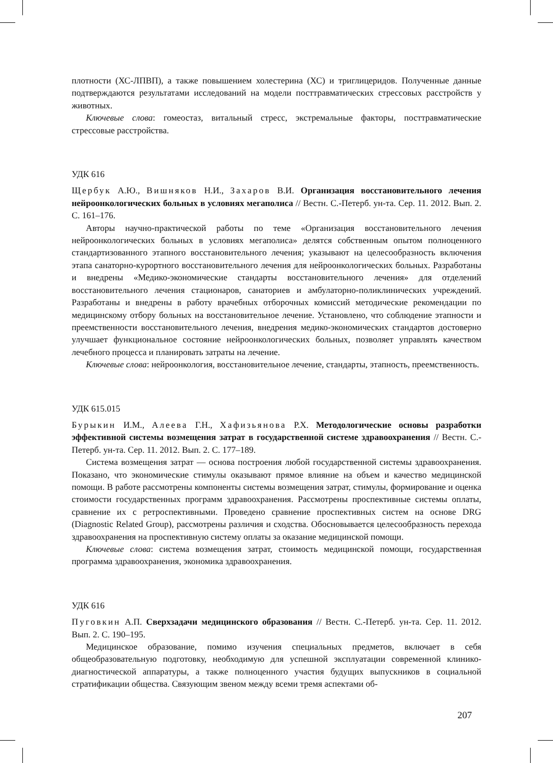плотности (ХС-ЛПВП), а также повышением холестерина (ХС) и триглицеридов. Полученные данные подтверждаются результатами исследований на модели посттравматических стрессовых расстройств у животных.
Ключевые слова: гомеостаз, витальный стресс, экстремальные факторы, посттравматические стрессовые расстройства.
УДК 616
Щербук А.Ю., Вишняков Н.И., Захаров В.И. Организация восстановительного лечения нейроонкологических больных в условиях мегаполиса // Вестн. С.-Петерб. ун-та. Сер. 11. 2012. Вып. 2. С. 161–176.
Авторы научно-практической работы по теме «Организация восстановительного лечения нейроонкологических больных в условиях мегаполиса» делятся собственным опытом полноценного стандартизованного этапного восстановительного лечения; указывают на целесообразность включения этапа санаторно-курортного восстановительного лечения для нейроонкологических больных. Разработаны и внедрены «Медико-экономические стандарты восстановительного лечения» для отделений восстановительного лечения стационаров, санаториев и амбулаторно-поликлинических учреждений. Разработаны и внедрены в работу врачебных отборочных комиссий методические рекомендации по медицинскому отбору больных на восстановительное лечение. Установлено, что соблюдение этапности и преемственности восстановительного лечения, внедрения медико-экономических стандартов достоверно улучшает функциональное состояние нейроонкологических больных, позволяет управлять качеством лечебного процесса и планировать затраты на лечение.
Ключевые слова: нейроонкология, восстановительное лечение, стандарты, этапность, преемственность.
УДК 615.015
Бурыкин И.М., Алеева Г.Н., Хафизьянова Р.Х. Методологические основы разработки эффективной системы возмещения затрат в государственной системе здравоохранения // Вестн. С.-Петерб. ун-та. Сер. 11. 2012. Вып. 2. С. 177–189.
Система возмещения затрат — основа построения любой государственной системы здравоохранения. Показано, что экономические стимулы оказывают прямое влияние на объем и качество медицинской помощи. В работе рассмотрены компоненты системы возмещения затрат, стимулы, формирование и оценка стоимости государственных программ здравоохранения. Рассмотрены проспективные системы оплаты, сравнение их с ретроспективными. Проведено сравнение проспективных систем на основе DRG (Diagnostic Related Group), рассмотрены различия и сходства. Обосновывается целесообразность перехода здравоохранения на проспективную систему оплаты за оказание медицинской помощи.
Ключевые слова: система возмещения затрат, стоимость медицинской помощи, государственная программа здравоохранения, экономика здравоохранения.
УДК 616
Пуговкин А.П. Сверхзадачи медицинского образования // Вестн. С.-Петерб. ун-та. Сер. 11. 2012. Вып. 2. С. 190–195.
Медицинское образование, помимо изучения специальных предметов, включает в себя общеобразовательную подготовку, необходимую для успешной эксплуатации современной клинико-диагностической аппаратуры, а также полноценного участия будущих выпускников в социальной стратификации общества. Связующим звеном между всеми тремя аспектами об-
207